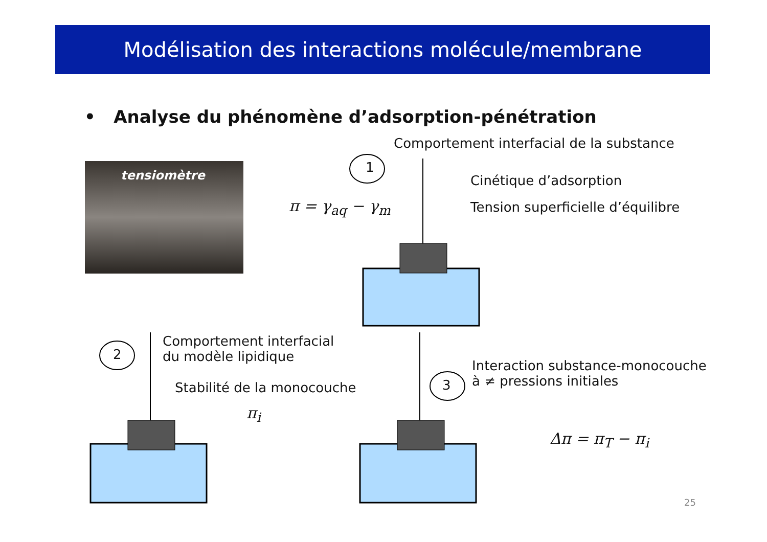Modélisation des interactions molécule/membrane
• Analyse du phénomène d’adsorption-pénétration
tensiomètre 1
2
3
Comportement interfacial de la substance
Cinétique d’adsorption
Tension superficielle d’équilibre
π = γ<sub>aq</sub> − γ<sub>m</sub>
Comportement interfacial
du modèle lipidique
Stabilité de la monocouche
π<sub>i</sub>
Interaction substance-monocouche
à ≠ pressions initiales
Δπ = π<sub>T</sub> − π<sub>i</sub>
25